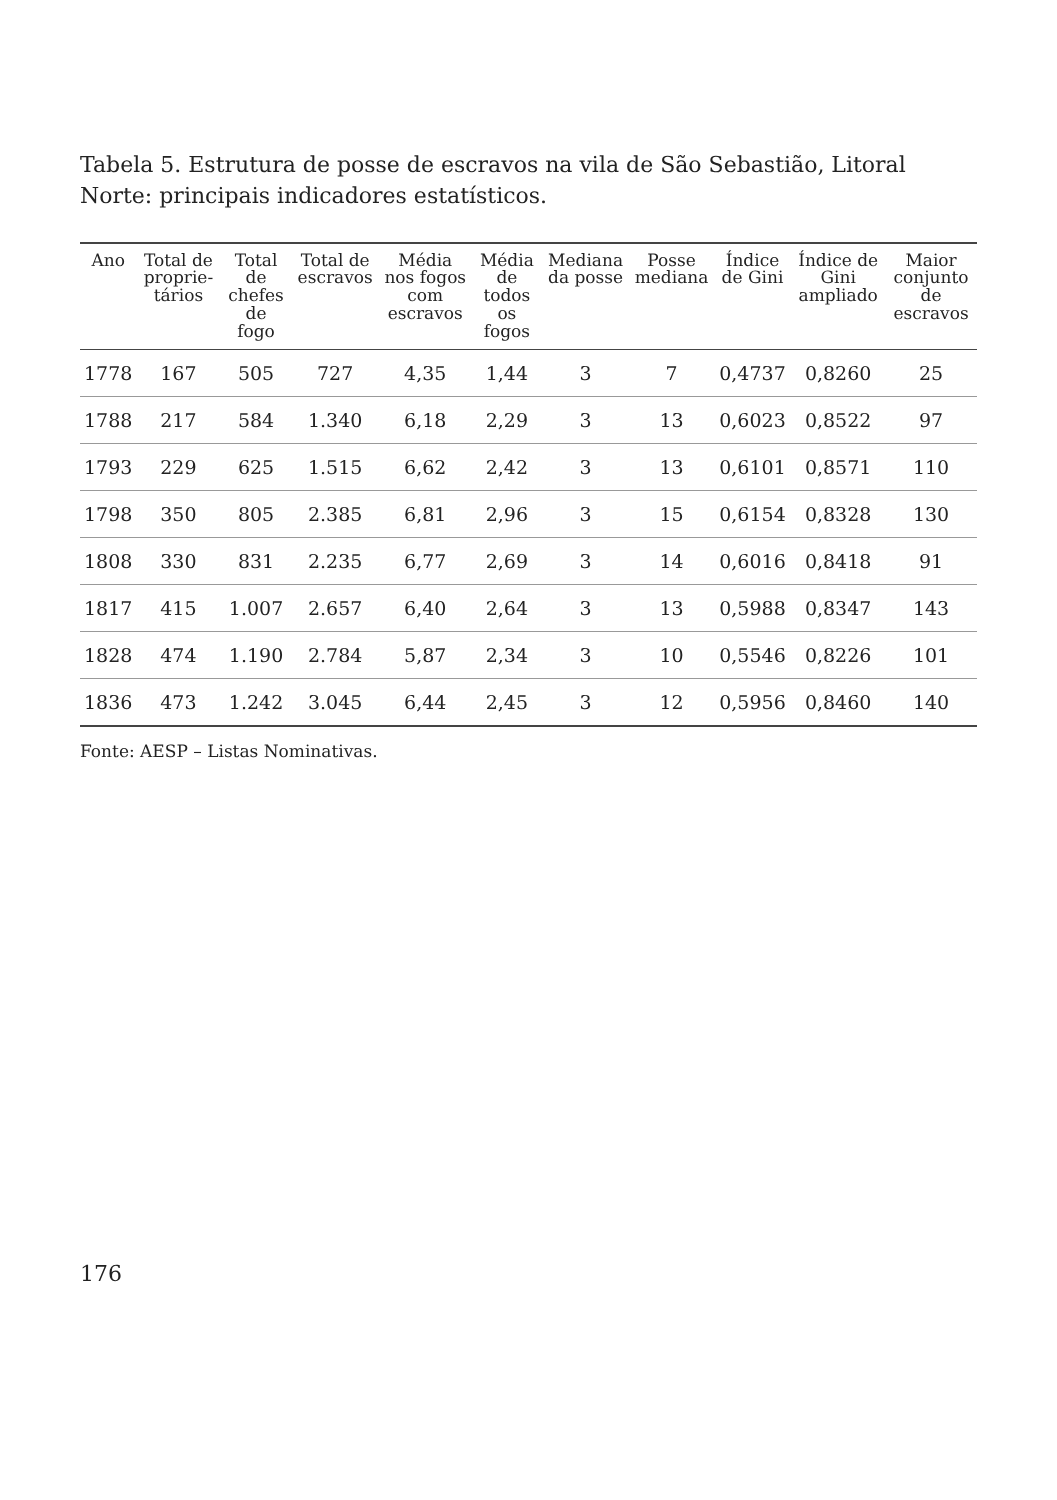Tabela 5. Estrutura de posse de escravos na vila de São Sebastião, Litoral Norte: principais indicadores estatísticos.
| Ano | Total de proprie-tários | Total de chefes de fogo | Total de escravos | Média nos fogos com escravos | Média de todos os fogos | Mediana da posse | Posse mediana | Índice de Gini | Índice de Gini ampliado | Maior conjunto de escravos |
| --- | --- | --- | --- | --- | --- | --- | --- | --- | --- | --- |
| 1778 | 167 | 505 | 727 | 4,35 | 1,44 | 3 | 7 | 0,4737 | 0,8260 | 25 |
| 1788 | 217 | 584 | 1.340 | 6,18 | 2,29 | 3 | 13 | 0,6023 | 0,8522 | 97 |
| 1793 | 229 | 625 | 1.515 | 6,62 | 2,42 | 3 | 13 | 0,6101 | 0,8571 | 110 |
| 1798 | 350 | 805 | 2.385 | 6,81 | 2,96 | 3 | 15 | 0,6154 | 0,8328 | 130 |
| 1808 | 330 | 831 | 2.235 | 6,77 | 2,69 | 3 | 14 | 0,6016 | 0,8418 | 91 |
| 1817 | 415 | 1.007 | 2.657 | 6,40 | 2,64 | 3 | 13 | 0,5988 | 0,8347 | 143 |
| 1828 | 474 | 1.190 | 2.784 | 5,87 | 2,34 | 3 | 10 | 0,5546 | 0,8226 | 101 |
| 1836 | 473 | 1.242 | 3.045 | 6,44 | 2,45 | 3 | 12 | 0,5956 | 0,8460 | 140 |
Fonte: AESP – Listas Nominativas.
176